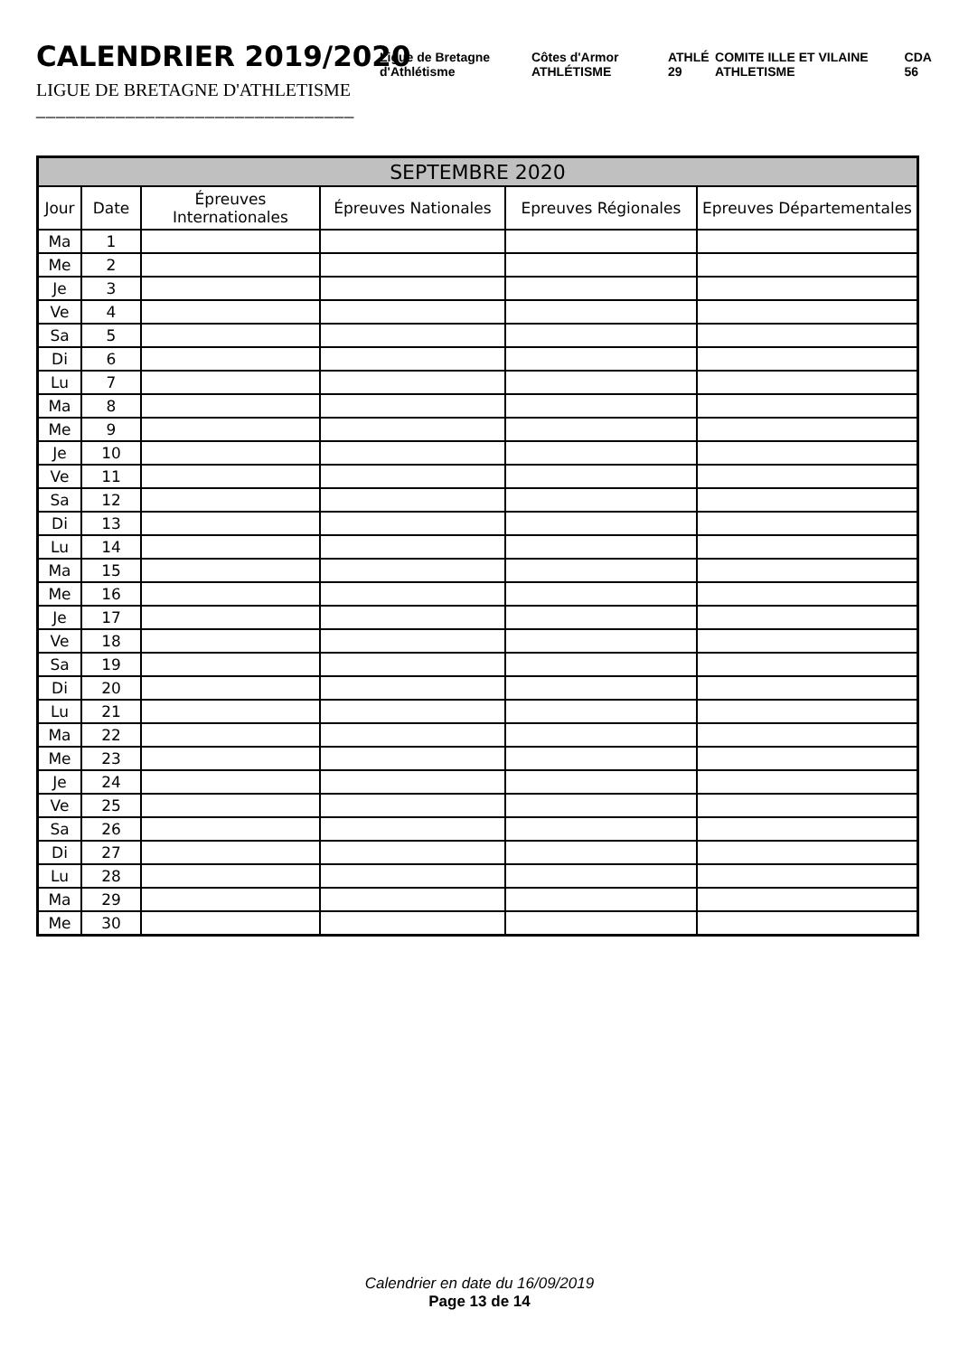CALENDRIER 2019/2020
LIGUE DE BRETAGNE D'ATHLETISME
________________________________
Ligue de Bretagne d'Athlétisme Côtes d'Armor ATHLÉTISME ATHLÉ 29 COMITE ILLE ET VILAINE ATHLETISME CDA 56
| SEPTEMBRE 2020 | | | | | |
| --- | --- | --- | --- | --- | --- |
| Jour | Date | Épreuves Internationales | Épreuves Nationales | Epreuves Régionales | Epreuves Départementales |
| Ma | 1 | | | | |
| Me | 2 | | | | |
| Je | 3 | | | | |
| Ve | 4 | | | | |
| Sa | 5 | | | | |
| Di | 6 | | | | |
| Lu | 7 | | | | |
| Ma | 8 | | | | |
| Me | 9 | | | | |
| Je | 10 | | | | |
| Ve | 11 | | | | |
| Sa | 12 | | | | |
| Di | 13 | | | | |
| Lu | 14 | | | | |
| Ma | 15 | | | | |
| Me | 16 | | | | |
| Je | 17 | | | | |
| Ve | 18 | | | | |
| Sa | 19 | | | | |
| Di | 20 | | | | |
| Lu | 21 | | | | |
| Ma | 22 | | | | |
| Me | 23 | | | | |
| Je | 24 | | | | |
| Ve | 25 | | | | |
| Sa | 26 | | | | |
| Di | 27 | | | | |
| Lu | 28 | | | | |
| Ma | 29 | | | | |
| Me | 30 | | | | |
Calendrier en date du 16/09/2019
Page 13 de 14